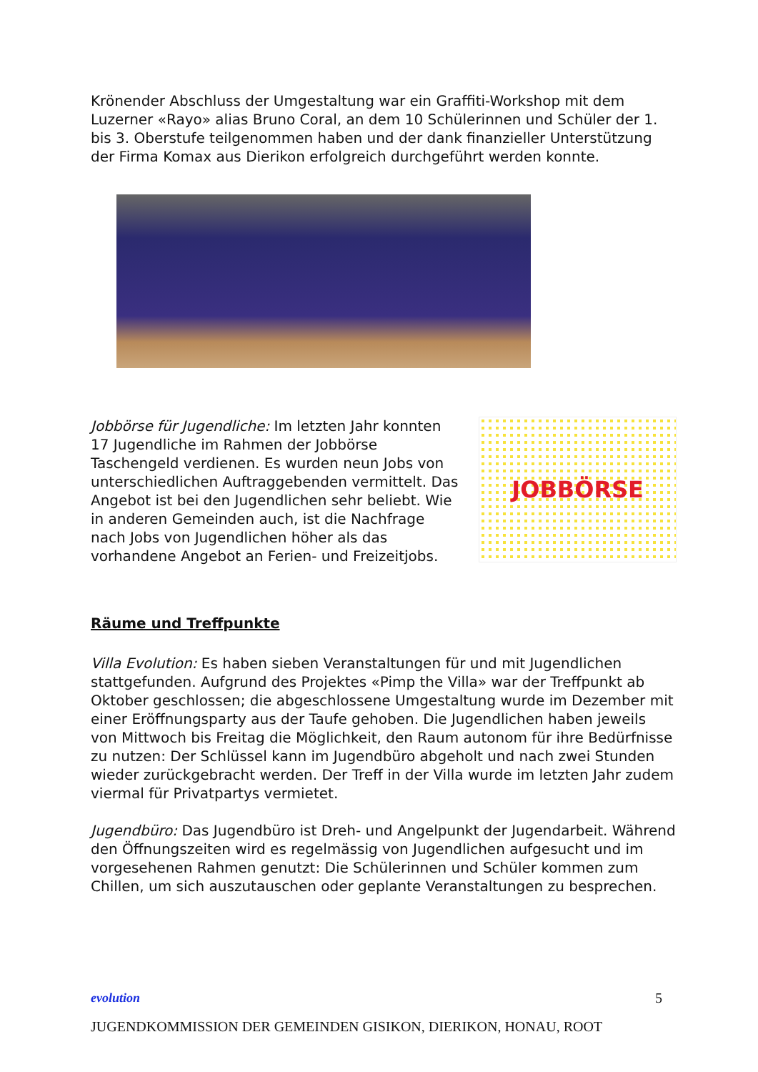Krönender Abschluss der Umgestaltung war ein Graffiti-Workshop mit dem Luzerner «Rayo» alias Bruno Coral, an dem 10 Schülerinnen und Schüler der 1. bis 3. Oberstufe teilgenommen haben und der dank finanzieller Unterstützung der Firma Komax aus Dierikon erfolgreich durchgeführt werden konnte.
Jobbörse für Jugendliche: Im letzten Jahr konnten 17 Jugendliche im Rahmen der Jobbörse Taschengeld verdienen. Es wurden neun Jobs von unterschiedlichen Auftraggebenden vermittelt. Das Angebot ist bei den Jugendlichen sehr beliebt. Wie in anderen Gemeinden auch, ist die Nachfrage nach Jobs von Jugendlichen höher als das vorhandene Angebot an Ferien- und Freizeitjobs.
JOBBÖRSE
Räume und Treffpunkte
Villa Evolution: Es haben sieben Veranstaltungen für und mit Jugendlichen stattgefunden. Aufgrund des Projektes «Pimp the Villa» war der Treffpunkt ab Oktober geschlossen; die abgeschlossene Umgestaltung wurde im Dezember mit einer Eröffnungsparty aus der Taufe gehoben. Die Jugendlichen haben jeweils von Mittwoch bis Freitag die Möglichkeit, den Raum autonom für ihre Bedürfnisse zu nutzen: Der Schlüssel kann im Jugendbüro abgeholt und nach zwei Stunden wieder zurückgebracht werden. Der Treff in der Villa wurde im letzten Jahr zudem viermal für Privatpartys vermietet.
Jugendbüro: Das Jugendbüro ist Dreh- und Angelpunkt der Jugendarbeit. Während den Öffnungszeiten wird es regelmässig von Jugendlichen aufgesucht und im vorgesehenen Rahmen genutzt: Die Schülerinnen und Schüler kommen zum Chillen, um sich auszutauschen oder geplante Veranstaltungen zu besprechen.
5
evolution
JUGENDKOMMISSION DER GEMEINDEN GISIKON, DIERIKON, HONAU, ROOT